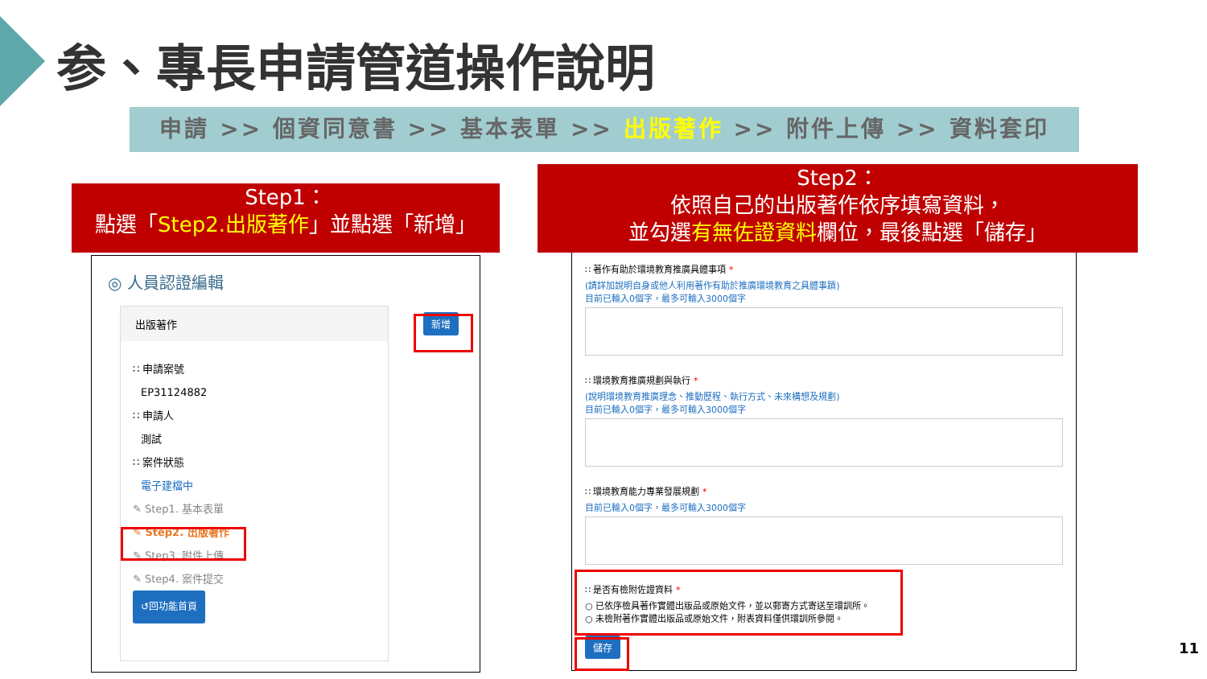参、專長申請管道操作說明
申請 >> 個資同意書 >> 基本表單 >> 出版著作 >> 附件上傳 >> 資料套印
Step1：
點選「Step2.出版著作」並點選「新增」
Step2：
依照自己的出版著作依序填寫資料，
並勾選有無佐證資料欄位，最後點選「儲存」
◎ 人員認證編輯
出版著作
∷ 申請案號
EP31124882
∷ 申請人
測試
∷ 案件狀態
電子建檔中
✎ Step1. 基本表單
✎ Step2. 出版著作
✎ Step3. 附件上傳
✎ Step4. 案件提交
↺回功能首頁
新增
∷ 著作有助於環境教育推廣具體事項 *
(請詳加說明自身或他人利用著作有助於推廣環境教育之具體事蹟)
目前已輸入0個字，最多可輸入3000個字
∷ 環境教育推廣規劃與執行 *
(說明環境教育推廣理念、推動歷程、執行方式、未來構想及規劃)
目前已輸入0個字，最多可輸入3000個字
∷ 環境教育能力專業發展規劃 *
目前已輸入0個字，最多可輸入3000個字
∷ 是否有檢附佐證資料 *
○ 已依序檢具著作實體出版品或原始文件，並以郵寄方式寄送至環訓所。
○ 未檢附著作實體出版品或原始文件，附表資料僅供環訓所參閱。
儲存
11